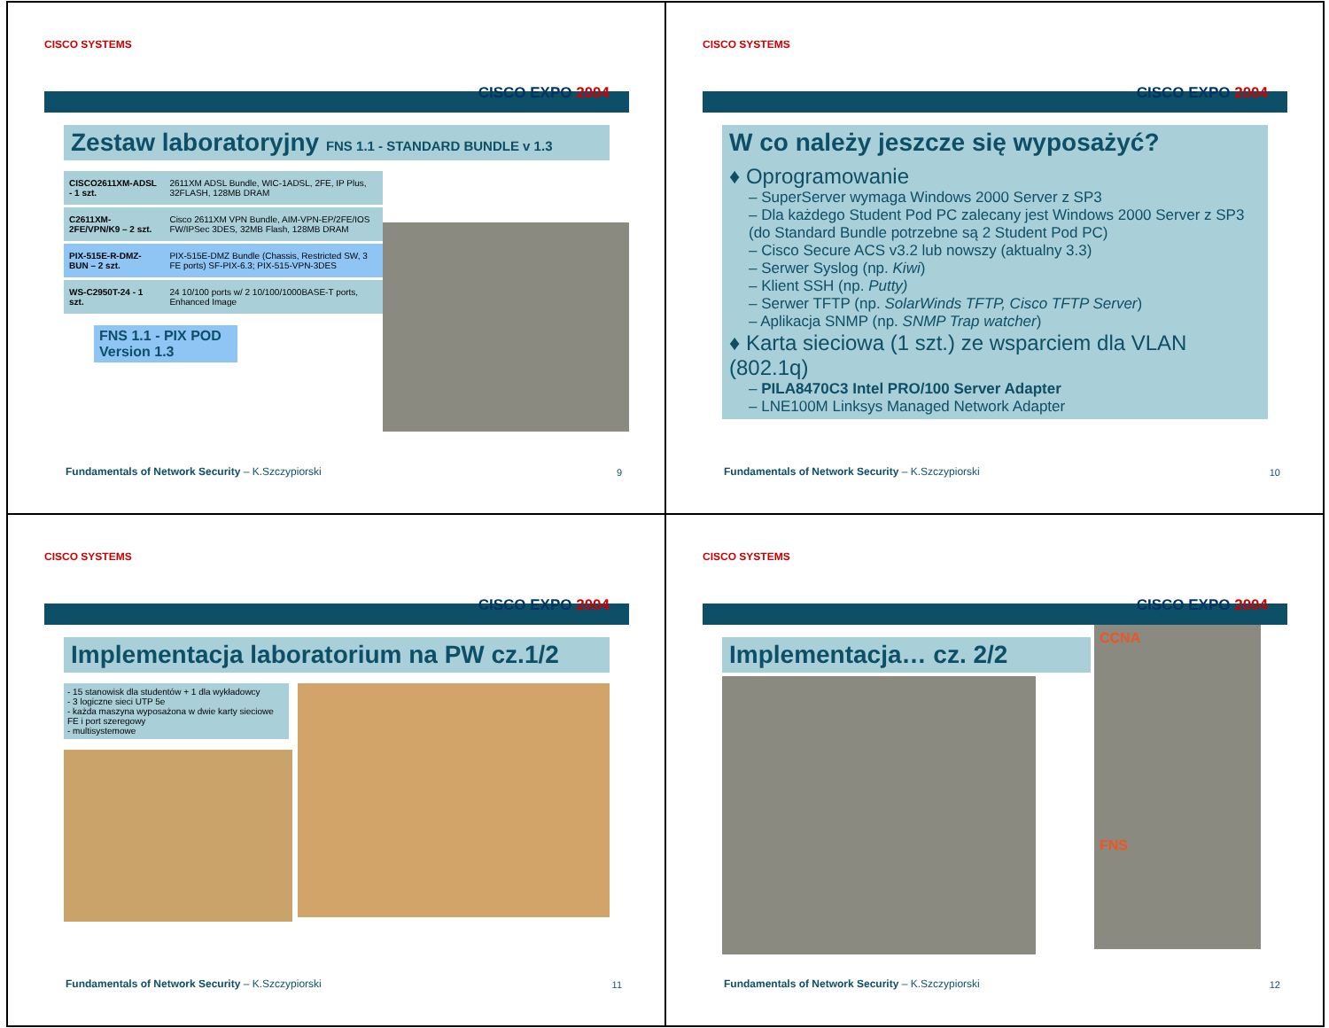CISCO SYSTEMS
CISCO EXPO 2004
Zestaw laboratoryjny FNS 1.1 - STANDARD BUNDLE v 1.3
| CISCO2611XM-ADSL - 1 szt. | 2611XM ADSL Bundle, WIC-1ADSL, 2FE, IP Plus, 32FLASH, 128MB DRAM |
| C2611XM-2FE/VPN/K9 – 2 szt. | Cisco 2611XM VPN Bundle, AIM-VPN-EP/2FE/IOS FW/IPSec 3DES, 32MB Flash, 128MB DRAM |
| PIX-515E-R-DMZ-BUN – 2 szt. | PIX-515E-DMZ Bundle (Chassis, Restricted SW, 3 FE ports) SF-PIX-6.3; PIX-515-VPN-3DES |
| WS-C2950T-24 - 1 szt. | 24 10/100 ports w/ 2 10/100/1000BASE-T ports, Enhanced Image |
FNS 1.1 - PIX POD Version 1.3
Fundamentals of Network Security – K.Szczypiorski
9
CISCO SYSTEMS
CISCO EXPO 2004
W co należy jeszcze się wyposażyć?
♦ Oprogramowanie
– SuperServer wymaga Windows 2000 Server z SP3
– Dla każdego Student Pod PC zalecany jest Windows 2000 Server z SP3 (do Standard Bundle potrzebne są 2 Student Pod PC)
– Cisco Secure ACS v3.2 lub nowszy (aktualny 3.3)
– Serwer Syslog (np. Kiwi)
– Klient SSH (np. Putty)
– Serwer TFTP (np. SolarWinds TFTP, Cisco TFTP Server)
– Aplikacja SNMP (np. SNMP Trap watcher)
♦ Karta sieciowa (1 szt.) ze wsparciem dla VLAN (802.1q)
– PILA8470C3 Intel PRO/100 Server Adapter
– LNE100M Linksys Managed Network Adapter
Fundamentals of Network Security – K.Szczypiorski
10
CISCO SYSTEMS
CISCO EXPO 2004
Implementacja laboratorium na PW cz.1/2
- 15 stanowisk dla studentów + 1 dla wykładowcy
- 3 logiczne sieci UTP 5e
- każda maszyna wyposażona w dwie karty sieciowe FE i port szeregowy
- multisystemowe
Fundamentals of Network Security – K.Szczypiorski
11
CISCO SYSTEMS
CISCO EXPO 2004
Implementacja… cz. 2/2
CCNA
FNS
Fundamentals of Network Security – K.Szczypiorski
12